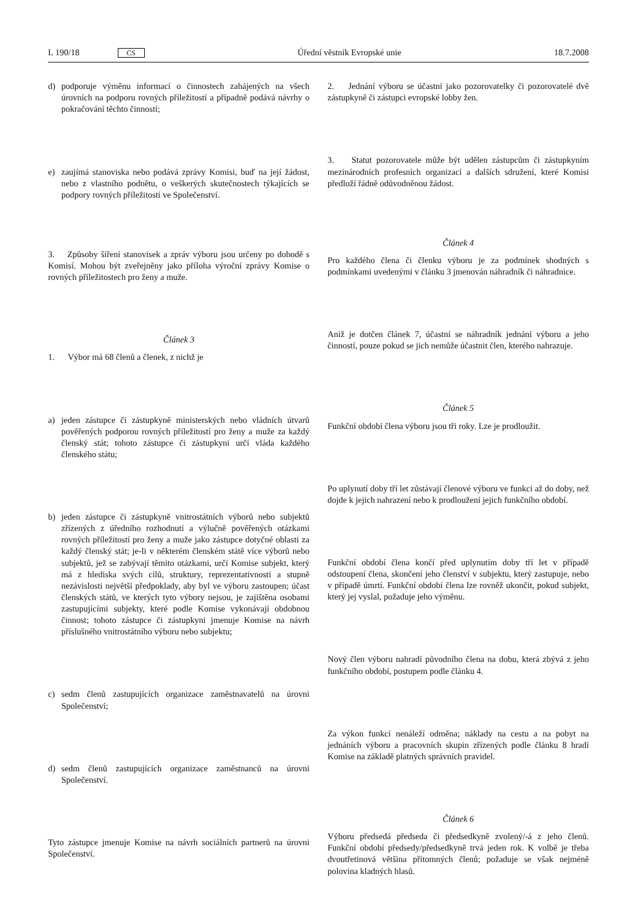L 190/18 CS Úřední věstník Evropské unie 18.7.2008
d) podporuje výměnu informací o činnostech zahájených na všech úrovních na podporu rovných příležitostí a případně podává návrhy o pokračování těchto činností;
e) zaujímá stanoviska nebo podává zprávy Komisi, buď na její žádost, nebo z vlastního podnětu, o veškerých skutečnostech týkajících se podpory rovných příležitostí ve Společenství.
3. Způsoby šíření stanovisek a zpráv výboru jsou určeny po dohodě s Komisí. Mohou být zveřejněny jako příloha výroční zprávy Komise o rovných příležitostech pro ženy a muže.
Článek 3
1. Výbor má 68 členů a členek, z nichž je
a) jeden zástupce či zástupkyně ministerských nebo vládních útvarů pověřených podporou rovných příležitostí pro ženy a muže za každý členský stát; tohoto zástupce či zástupkyni určí vláda každého členského státu;
b) jeden zástupce či zástupkyně vnitrostátních výborů nebo subjektů zřízených z úředního rozhodnutí a výlučně pověřených otázkami rovných příležitostí pro ženy a muže jako zástupce dotyčné oblasti za každý členský stát; je-li v některém členském státě více výborů nebo subjektů, jež se zabývají těmito otázkami, určí Komise subjekt, který má z hlediska svých cílů, struktury, reprezentativnosti a stupně nezávislosti největší předpoklady, aby byl ve výboru zastoupen; účast členských států, ve kterých tyto výbory nejsou, je zajištěna osobami zastupujícími subjekty, které podle Komise vykonávají obdobnou činnost; tohoto zástupce či zástupkyni jmenuje Komise na návrh příslušného vnitrostátního výboru nebo subjektu;
c) sedm členů zastupujících organizace zaměstnavatelů na úrovni Společenství;
d) sedm členů zastupujících organizace zaměstnanců na úrovni Společenství.
Tyto zástupce jmenuje Komise na návrh sociálních partnerů na úrovni Společenství.
2. Jednání výboru se účastní jako pozorovatelky či pozorovatelé dvě zástupkyně či zástupci evropské lobby žen.
3. Statut pozorovatele může být udělen zástupcům či zástupkyním mezinárodních profesních organizací a dalších sdružení, které Komisi předloží řádně odůvodněnou žádost.
Článek 4
Pro každého člena či členku výboru je za podmínek shodných s podmínkami uvedenými v článku 3 jmenován náhradník či náhradnice.
Aniž je dotčen článek 7, účastní se náhradník jednání výboru a jeho činností, pouze pokud se jich nemůže účastnit člen, kterého nahrazuje.
Článek 5
Funkční období člena výboru jsou tři roky. Lze je prodloužit.
Po uplynutí doby tří let zůstávají členové výboru ve funkci až do doby, než dojde k jejich nahrazení nebo k prodloužení jejich funkčního období.
Funkční období člena končí před uplynutím doby tří let v případě odstoupení člena, skončení jeho členství v subjektu, který zastupuje, nebo v případě úmrtí. Funkční období člena lze rovněž ukončit, pokud subjekt, který jej vyslal, požaduje jeho výměnu.
Nový člen výboru nahradí původního člena na dobu, která zbývá z jeho funkčního období, postupem podle článku 4.
Za výkon funkcí nenáleží odměna; náklady na cestu a na pobyt na jednáních výboru a pracovních skupin zřízených podle článku 8 hradí Komise na základě platných správních pravidel.
Článek 6
Výboru předsedá předseda či předsedkyně zvolený/-á z jeho členů. Funkční období předsedy/předsedkyně trvá jeden rok. K volbě je třeba dvoutřetinová většina přítomných členů; požaduje se však nejméně polovina kladných hlasů.